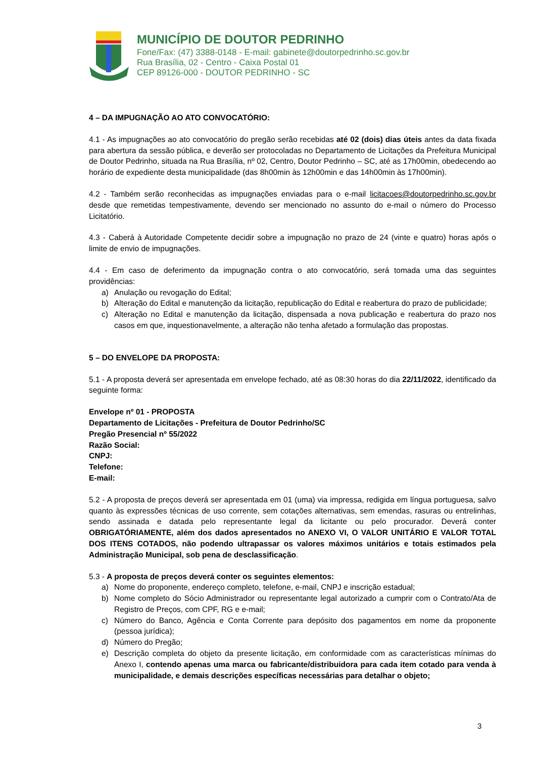MUNICÍPIO DE DOUTOR PEDRINHO
Fone/Fax: (47) 3388-0148 - E-mail: gabinete@doutorpedrinho.sc.gov.br
Rua Brasília, 02 - Centro - Caixa Postal 01
CEP 89126-000 - DOUTOR PEDRINHO - SC
4 – DA IMPUGNAÇÃO AO ATO CONVOCATÓRIO:
4.1 - As impugnações ao ato convocatório do pregão serão recebidas até 02 (dois) dias úteis antes da data fixada para abertura da sessão pública, e deverão ser protocoladas no Departamento de Licitações da Prefeitura Municipal de Doutor Pedrinho, situada na Rua Brasília, nº 02, Centro, Doutor Pedrinho – SC, até as 17h00min, obedecendo ao horário de expediente desta municipalidade (das 8h00min às 12h00min e das 14h00min às 17h00min).
4.2 - Também serão reconhecidas as impugnações enviadas para o e-mail licitacoes@doutorpedrinho.sc.gov.br desde que remetidas tempestivamente, devendo ser mencionado no assunto do e-mail o número do Processo Licitatório.
4.3 - Caberá à Autoridade Competente decidir sobre a impugnação no prazo de 24 (vinte e quatro) horas após o limite de envio de impugnações.
4.4 - Em caso de deferimento da impugnação contra o ato convocatório, será tomada uma das seguintes providências:
a) Anulação ou revogação do Edital;
b) Alteração do Edital e manutenção da licitação, republicação do Edital e reabertura do prazo de publicidade;
c) Alteração no Edital e manutenção da licitação, dispensada a nova publicação e reabertura do prazo nos casos em que, inquestionavelmente, a alteração não tenha afetado a formulação das propostas.
5 – DO ENVELOPE DA PROPOSTA:
5.1 - A proposta deverá ser apresentada em envelope fechado, até as 08:30 horas do dia 22/11/2022, identificado da seguinte forma:
Envelope nº 01 - PROPOSTA
Departamento de Licitações - Prefeitura de Doutor Pedrinho/SC
Pregão Presencial nº 55/2022
Razão Social:
CNPJ:
Telefone:
E-mail:
5.2 - A proposta de preços deverá ser apresentada em 01 (uma) via impressa, redigida em língua portuguesa, salvo quanto às expressões técnicas de uso corrente, sem cotações alternativas, sem emendas, rasuras ou entrelinhas, sendo assinada e datada pelo representante legal da licitante ou pelo procurador. Deverá conter OBRIGATÓRIAMENTE, além dos dados apresentados no ANEXO VI, O VALOR UNITÁRIO E VALOR TOTAL DOS ITENS COTADOS, não podendo ultrapassar os valores máximos unitários e totais estimados pela Administração Municipal, sob pena de desclassificação.
5.3 - A proposta de preços deverá conter os seguintes elementos:
a) Nome do proponente, endereço completo, telefone, e-mail, CNPJ e inscrição estadual;
b) Nome completo do Sócio Administrador ou representante legal autorizado a cumprir com o Contrato/Ata de Registro de Preços, com CPF, RG e e-mail;
c) Número do Banco, Agência e Conta Corrente para depósito dos pagamentos em nome da proponente (pessoa jurídica);
d) Número do Pregão;
e) Descrição completa do objeto da presente licitação, em conformidade com as características mínimas do Anexo I, contendo apenas uma marca ou fabricante/distribuidora para cada item cotado para venda à municipalidade, e demais descrições específicas necessárias para detalhar o objeto;
3